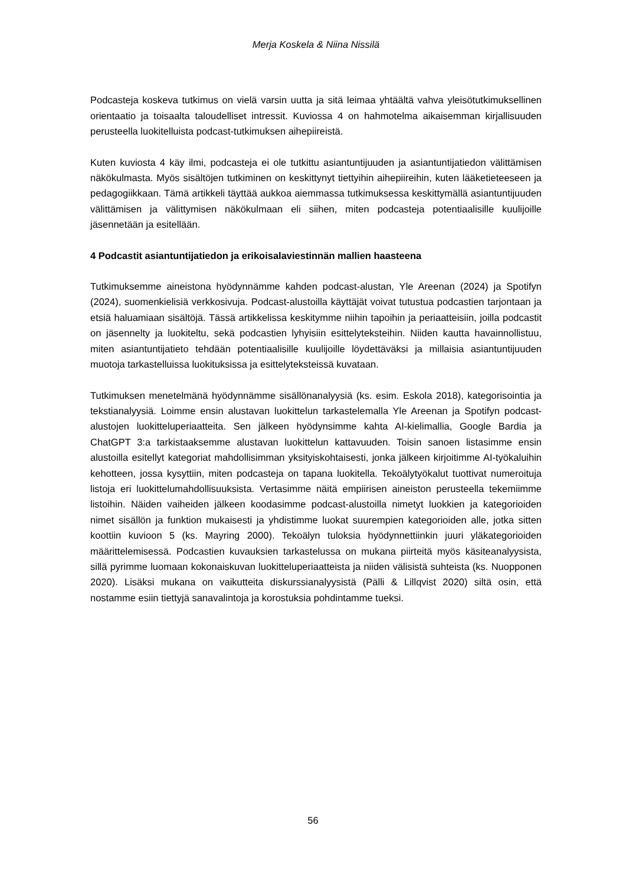Merja Koskela & Niina Nissilä
Podcasteja koskeva tutkimus on vielä varsin uutta ja sitä leimaa yhtäältä vahva yleisötutkimuksellinen orientaatio ja toisaalta taloudelliset intressit. Kuviossa 4 on hahmotelma aikaisemman kirjallisuuden perusteella luokitelluista podcast-tutkimuksen aihepiireistä.
Kuten kuviosta 4 käy ilmi, podcasteja ei ole tutkittu asiantuntijuuden ja asiantuntijatiedon välittämisen näkökulmasta. Myös sisältöjen tutkiminen on keskittynyt tiettyihin aihepiireihin, kuten lääketieteeseen ja pedagogiikkaan. Tämä artikkeli täyttää aukkoa aiemmassa tutkimuksessa keskittymällä asiantuntijuuden välittämisen ja välittymisen näkökulmaan eli siihen, miten podcasteja potentiaalisille kuulijoille jäsennetään ja esitellään.
4 Podcastit asiantuntijatiedon ja erikoisalaviestinnän mallien haasteena
Tutkimuksemme aineistona hyödynnämme kahden podcast-alustan, Yle Areenan (2024) ja Spotifyn (2024), suomenkielisiä verkkosivuja. Podcast-alustoilla käyttäjät voivat tutustua podcastien tarjontaan ja etsiä haluamiaan sisältöjä. Tässä artikkelissa keskitymme niihin tapoihin ja periaatteisiin, joilla podcastit on jäsennelty ja luokiteltu, sekä podcastien lyhyisiin esittelyteksteihin. Niiden kautta havainnollistuu, miten asiantuntijatieto tehdään potentiaalisille kuulijoille löydettäväksi ja millaisia asiantuntijuuden muotoja tarkastelluissa luokituksissa ja esittelyteksteissä kuvataan.
Tutkimuksen menetelmänä hyödynnämme sisällönanalyysiä (ks. esim. Eskola 2018), kategorisointia ja tekstianalyysiä. Loimme ensin alustavan luokittelun tarkastelemalla Yle Areenan ja Spotifyn podcast-alustojen luokitteluperiaatteita. Sen jälkeen hyödynsimme kahta AI-kielimallia, Google Bardia ja ChatGPT 3:a tarkistaaksemme alustavan luokittelun kattavuuden. Toisin sanoen listasimme ensin alustoilla esitellyt kategoriat mahdollisimman yksityiskohtaisesti, jonka jälkeen kirjoitimme AI-työkaluihin kehotteen, jossa kysyttiin, miten podcasteja on tapana luokitella. Tekoälytyökalut tuottivat numeroituja listoja eri luokittelumahdollisuuksista. Vertasimme näitä empiirisen aineiston perusteella tekemiimme listoihin. Näiden vaiheiden jälkeen koodasimme podcast-alustoilla nimetyt luokkien ja kategorioiden nimet sisällön ja funktion mukaisesti ja yhdistimme luokat suurempien kategorioiden alle, jotka sitten koottiin kuvioon 5 (ks. Mayring 2000). Tekoälyn tuloksia hyödynnettiinkin juuri yläkategorioiden määrittelemisessä. Podcastien kuvauksien tarkastelussa on mukana piirteitä myös käsiteanalyysista, sillä pyrimme luomaan kokonaiskuvan luokitteluperiaatteista ja niiden välisistä suhteista (ks. Nuopponen 2020). Lisäksi mukana on vaikutteita diskurssianalyysistä (Pälli & Lillqvist 2020) siltä osin, että nostamme esiin tiettyjä sanavalintoja ja korostuksia pohdintamme tueksi.
56